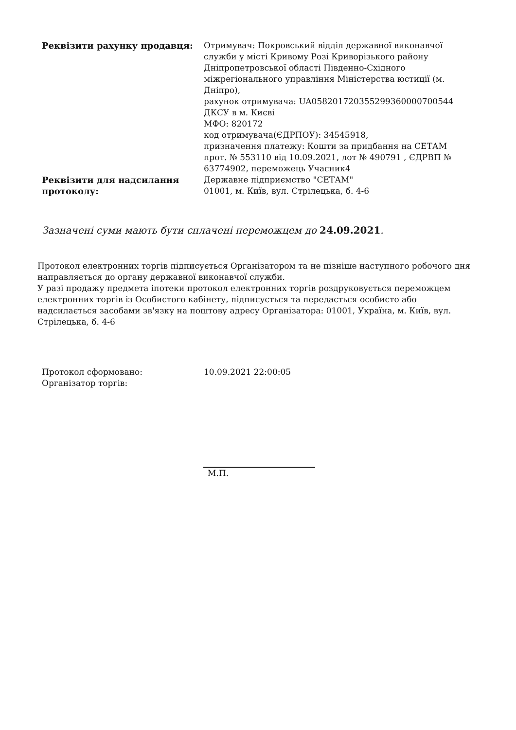| Реквізити рахунку продавця: | Отримувач: Покровський відділ державної виконавчої служби у місті Кривому Розі Криворізького району Дніпропетровської області Південно-Східного міжрегіонального управління Міністерства юстиції (м. Дніпро), рахунок отримувача: UA058201720355299360000700544 ДКСУ в м. Києві МФО: 820172 код отримувача(ЄДРПОУ): 34545918, призначення платежу: Кошти за придбання на СЕТАМ прот. № 553110 від 10.09.2021, лот № 490791 , ЄДРВП № 63774902, переможець Учасник4 |
| Реквізити для надсилання протоколу: | Державне підприємство "СЕТАМ" 01001, м. Київ, вул. Стрілецька, б. 4-6 |
Зазначені суми мають бути сплачені переможцем до 24.09.2021.
Протокол електронних торгів підписується Організатором та не пізніше наступного робочого дня направляється до органу державної виконавчої служби.
У разі продажу предмета іпотеки протокол електронних торгів роздруковується переможцем електронних торгів із Особистого кабінету, підписується та передається особисто або надсилається засобами зв'язку на поштову адресу Організатора: 01001, Україна, м. Київ, вул. Стрілецька, б. 4-6
| Протокол сформовано: | 10.09.2021 22:00:05 |
| Організатор торгів: | |
М.П.